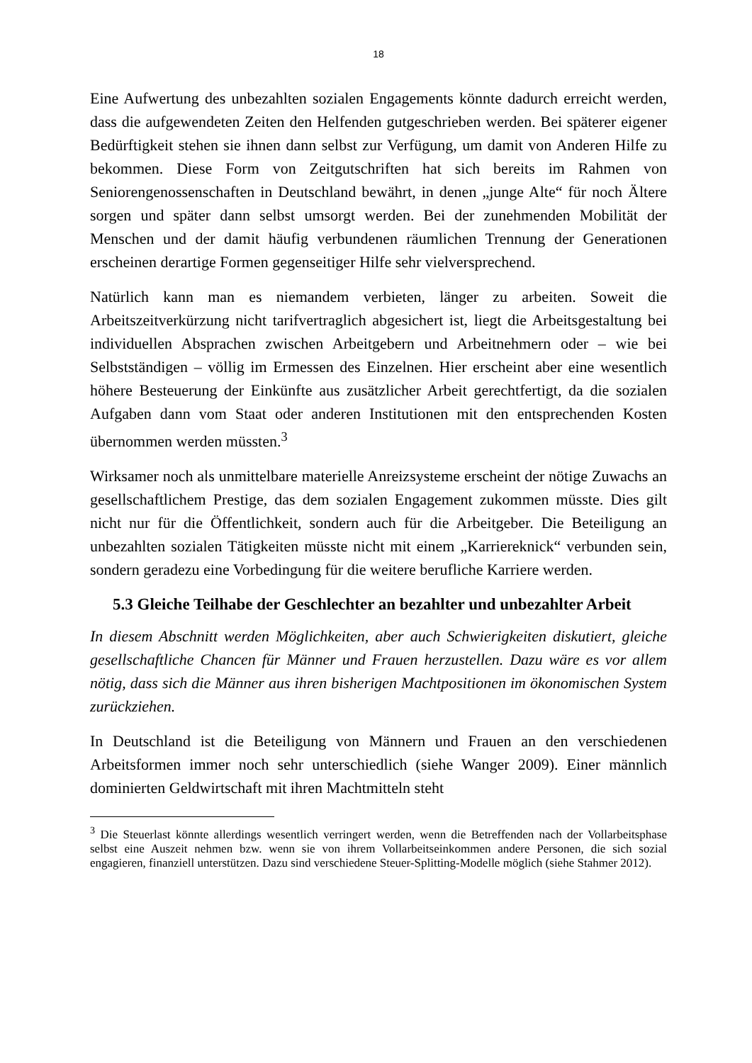18
Eine Aufwertung des unbezahlten sozialen Engagements könnte dadurch erreicht werden, dass die aufgewendeten Zeiten den Helfenden gutgeschrieben werden. Bei späterer eigener Bedürftigkeit stehen sie ihnen dann selbst zur Verfügung, um damit von Anderen Hilfe zu bekommen. Diese Form von Zeitgutschriften hat sich bereits im Rahmen von Seniorengenossenschaften in Deutschland bewährt, in denen „junge Alte“ für noch Ältere sorgen und später dann selbst umsorgt werden. Bei der zunehmenden Mobilität der Menschen und der damit häufig verbundenen räumlichen Trennung der Generationen erscheinen derartige Formen gegenseitiger Hilfe sehr vielversprechend.
Natürlich kann man es niemandem verbieten, länger zu arbeiten. Soweit die Arbeitszeitverkürzung nicht tarifvertraglich abgesichert ist, liegt die Arbeitsgestaltung bei individuellen Absprachen zwischen Arbeitgebern und Arbeitnehmern oder – wie bei Selbstständigen – völlig im Ermessen des Einzelnen. Hier erscheint aber eine wesentlich höhere Besteuerung der Einkünfte aus zusätzlicher Arbeit gerechtfertigt, da die sozialen Aufgaben dann vom Staat oder anderen Institutionen mit den entsprechenden Kosten übernommen werden müssten.<sup>3</sup>
Wirksamer noch als unmittelbare materielle Anreizsysteme erscheint der nötige Zuwachs an gesellschaftlichem Prestige, das dem sozialen Engagement zukommen müsste. Dies gilt nicht nur für die Öffentlichkeit, sondern auch für die Arbeitgeber. Die Beteiligung an unbezahlten sozialen Tätigkeiten müsste nicht mit einem „Karriereknick“ verbunden sein, sondern geradezu eine Vorbedingung für die weitere berufliche Karriere werden.
5.3 Gleiche Teilhabe der Geschlechter an bezahlter und unbezahlter Arbeit
In diesem Abschnitt werden Möglichkeiten, aber auch Schwierigkeiten diskutiert, gleiche gesellschaftliche Chancen für Männer und Frauen herzustellen. Dazu wäre es vor allem nötig, dass sich die Männer aus ihren bisherigen Machtpositionen im ökonomischen System zurückziehen.
In Deutschland ist die Beteiligung von Männern und Frauen an den verschiedenen Arbeitsformen immer noch sehr unterschiedlich (siehe Wanger 2009). Einer männlich dominierten Geldwirtschaft mit ihren Machtmitteln steht
<sup>3</sup> Die Steuerlast könnte allerdings wesentlich verringert werden, wenn die Betreffenden nach der Vollarbeitsphase selbst eine Auszeit nehmen bzw. wenn sie von ihrem Vollarbeitseinkommen andere Personen, die sich sozial engagieren, finanziell unterstützen. Dazu sind verschiedene Steuer-Splitting-Modelle möglich (siehe Stahmer 2012).